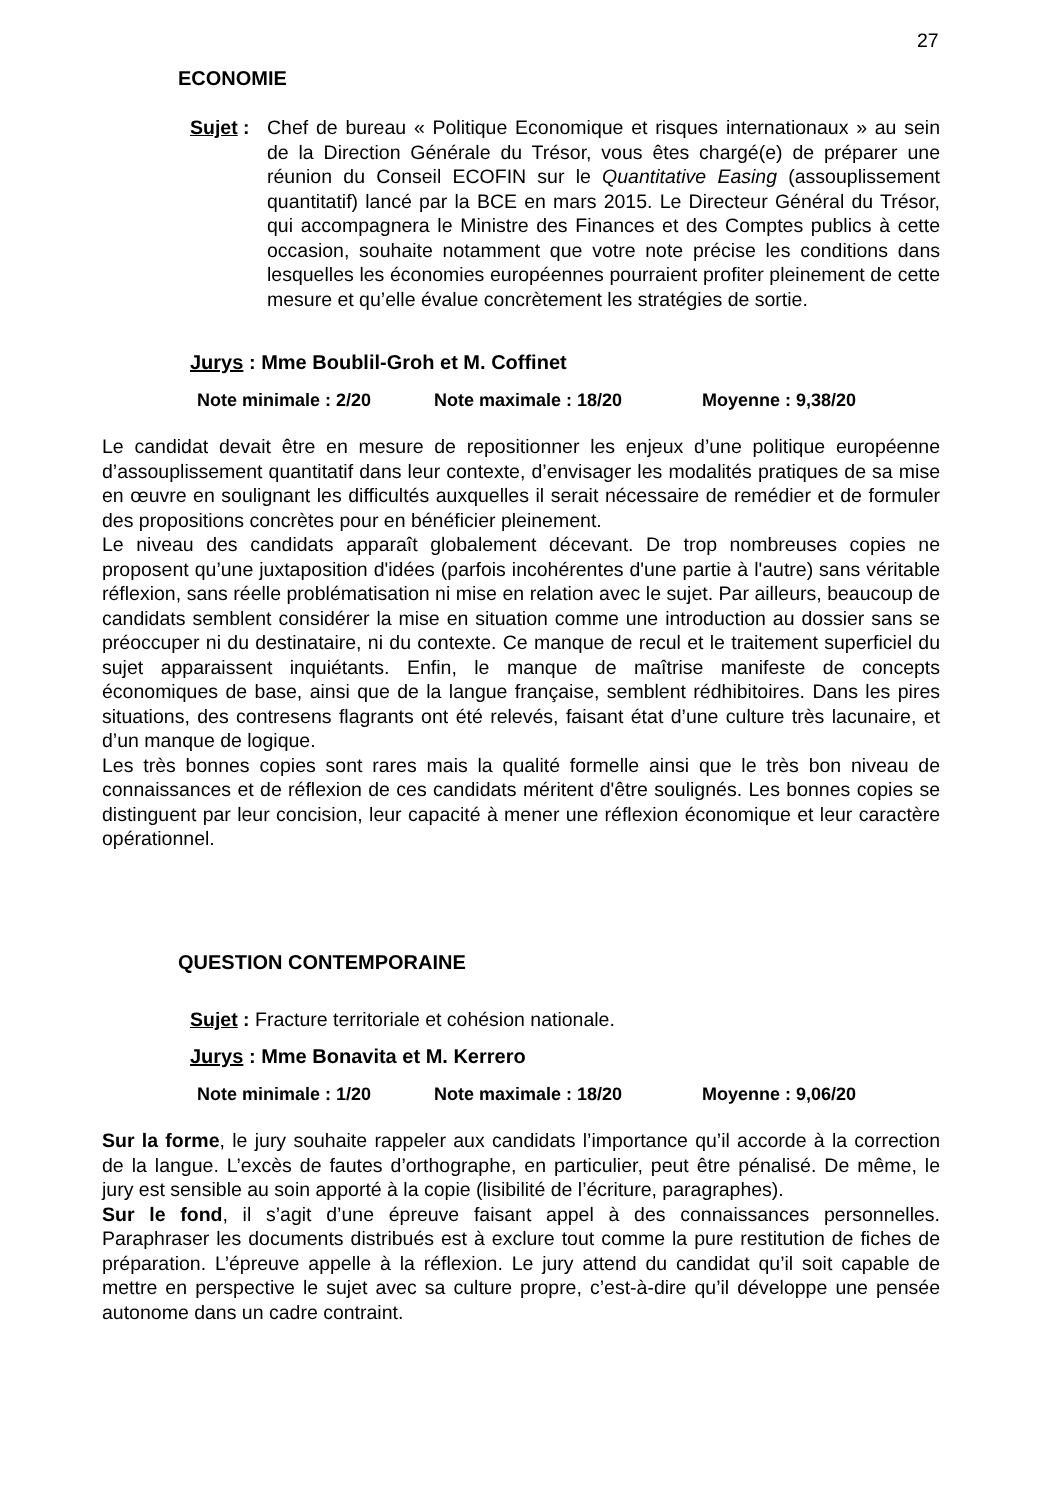27
ECONOMIE
Sujet :
Chef de bureau « Politique Economique et risques internationaux » au sein de la Direction Générale du Trésor, vous êtes chargé(e) de préparer une réunion du Conseil ECOFIN sur le Quantitative Easing (assouplissement quantitatif) lancé par la BCE en mars 2015. Le Directeur Général du Trésor, qui accompagnera le Ministre des Finances et des Comptes publics à cette occasion, souhaite notamment que votre note précise les conditions dans lesquelles les économies européennes pourraient profiter pleinement de cette mesure et qu’elle évalue concrètement les stratégies de sortie.
Jurys : Mme Boublil-Groh et M. Coffinet
Note minimale : 2/20 Note maximale : 18/20 Moyenne : 9,38/20
Le candidat devait être en mesure de repositionner les enjeux d’une politique européenne d’assouplissement quantitatif dans leur contexte, d’envisager les modalités pratiques de sa mise en œuvre en soulignant les difficultés auxquelles il serait nécessaire de remédier et de formuler des propositions concrètes pour en bénéficier pleinement.
Le niveau des candidats apparaît globalement décevant. De trop nombreuses copies ne proposent qu’une juxtaposition d'idées (parfois incohérentes d'une partie à l'autre) sans véritable réflexion, sans réelle problématisation ni mise en relation avec le sujet. Par ailleurs, beaucoup de candidats semblent considérer la mise en situation comme une introduction au dossier sans se préoccuper ni du destinataire, ni du contexte. Ce manque de recul et le traitement superficiel du sujet apparaissent inquiétants. Enfin, le manque de maîtrise manifeste de concepts économiques de base, ainsi que de la langue française, semblent rédhibitoires. Dans les pires situations, des contresens flagrants ont été relevés, faisant état d’une culture très lacunaire, et d’un manque de logique.
Les très bonnes copies sont rares mais la qualité formelle ainsi que le très bon niveau de connaissances et de réflexion de ces candidats méritent d'être soulignés. Les bonnes copies se distinguent par leur concision, leur capacité à mener une réflexion économique et leur caractère opérationnel.
QUESTION CONTEMPORAINE
Sujet : Fracture territoriale et cohésion nationale.
Jurys : Mme Bonavita et M. Kerrero
Note minimale : 1/20 Note maximale : 18/20 Moyenne : 9,06/20
Sur la forme, le jury souhaite rappeler aux candidats l’importance qu’il accorde à la correction de la langue. L’excès de fautes d’orthographe, en particulier, peut être pénalisé. De même, le jury est sensible au soin apporté à la copie (lisibilité de l’écriture, paragraphes).
Sur le fond, il s’agit d’une épreuve faisant appel à des connaissances personnelles. Paraphraser les documents distribués est à exclure tout comme la pure restitution de fiches de préparation. L’épreuve appelle à la réflexion. Le jury attend du candidat qu’il soit capable de mettre en perspective le sujet avec sa culture propre, c’est-à-dire qu’il développe une pensée autonome dans un cadre contraint.